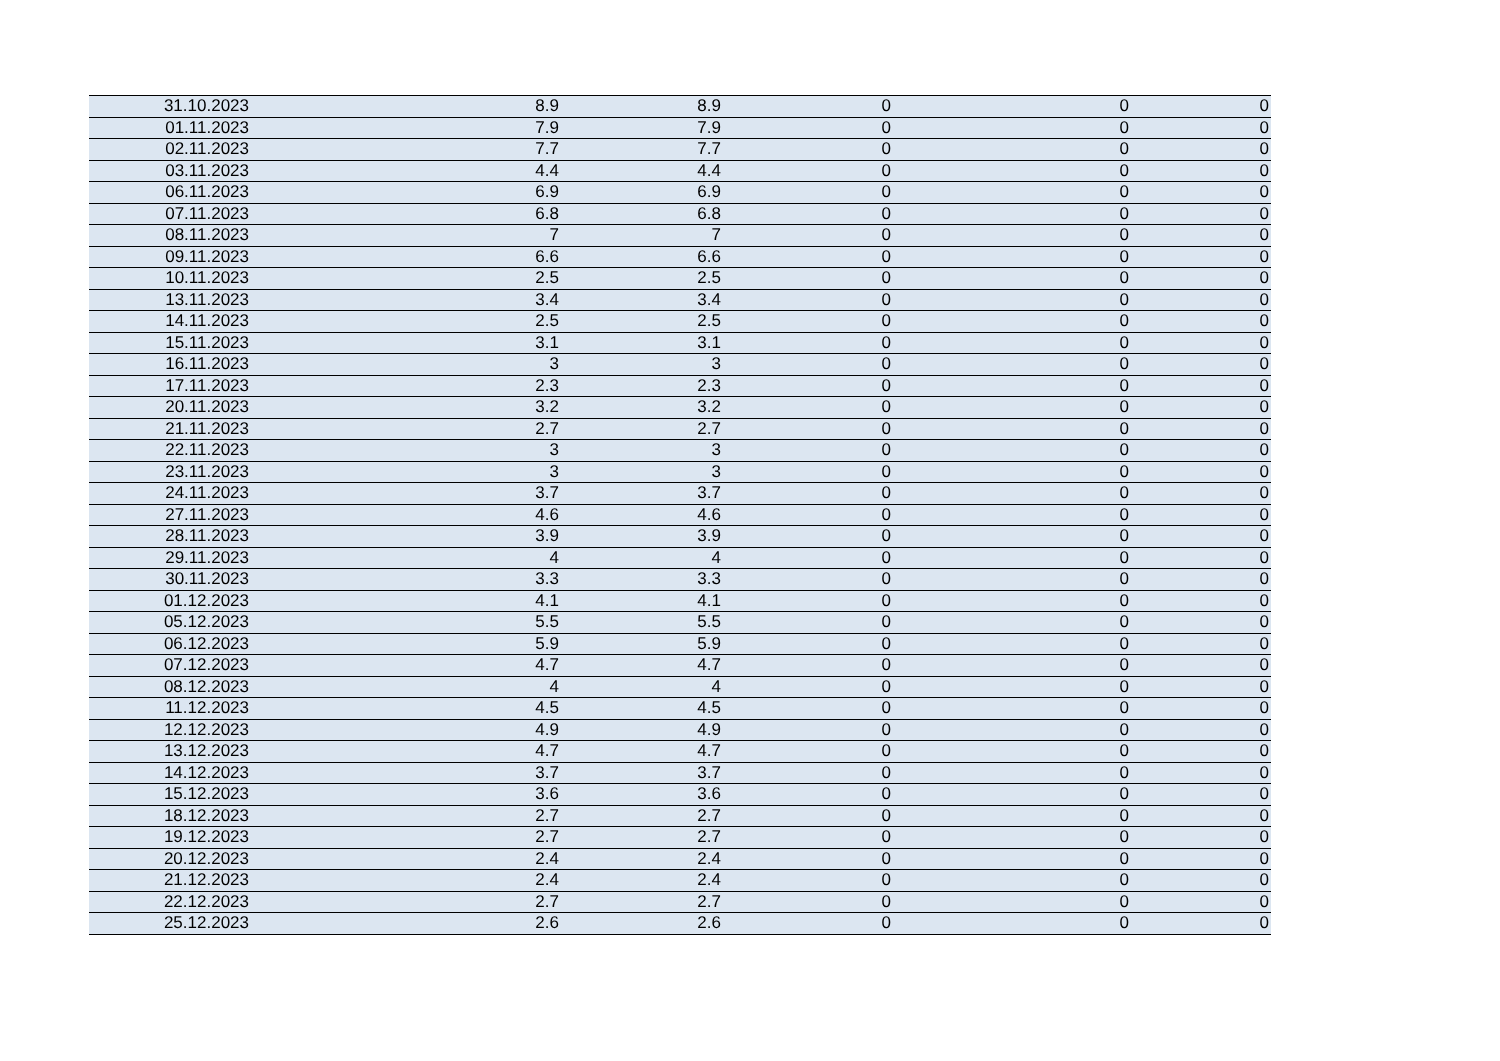| 31.10.2023 | 8.9 | 8.9 | 0 | 0 | 0 |
| 01.11.2023 | 7.9 | 7.9 | 0 | 0 | 0 |
| 02.11.2023 | 7.7 | 7.7 | 0 | 0 | 0 |
| 03.11.2023 | 4.4 | 4.4 | 0 | 0 | 0 |
| 06.11.2023 | 6.9 | 6.9 | 0 | 0 | 0 |
| 07.11.2023 | 6.8 | 6.8 | 0 | 0 | 0 |
| 08.11.2023 | 7 | 7 | 0 | 0 | 0 |
| 09.11.2023 | 6.6 | 6.6 | 0 | 0 | 0 |
| 10.11.2023 | 2.5 | 2.5 | 0 | 0 | 0 |
| 13.11.2023 | 3.4 | 3.4 | 0 | 0 | 0 |
| 14.11.2023 | 2.5 | 2.5 | 0 | 0 | 0 |
| 15.11.2023 | 3.1 | 3.1 | 0 | 0 | 0 |
| 16.11.2023 | 3 | 3 | 0 | 0 | 0 |
| 17.11.2023 | 2.3 | 2.3 | 0 | 0 | 0 |
| 20.11.2023 | 3.2 | 3.2 | 0 | 0 | 0 |
| 21.11.2023 | 2.7 | 2.7 | 0 | 0 | 0 |
| 22.11.2023 | 3 | 3 | 0 | 0 | 0 |
| 23.11.2023 | 3 | 3 | 0 | 0 | 0 |
| 24.11.2023 | 3.7 | 3.7 | 0 | 0 | 0 |
| 27.11.2023 | 4.6 | 4.6 | 0 | 0 | 0 |
| 28.11.2023 | 3.9 | 3.9 | 0 | 0 | 0 |
| 29.11.2023 | 4 | 4 | 0 | 0 | 0 |
| 30.11.2023 | 3.3 | 3.3 | 0 | 0 | 0 |
| 01.12.2023 | 4.1 | 4.1 | 0 | 0 | 0 |
| 05.12.2023 | 5.5 | 5.5 | 0 | 0 | 0 |
| 06.12.2023 | 5.9 | 5.9 | 0 | 0 | 0 |
| 07.12.2023 | 4.7 | 4.7 | 0 | 0 | 0 |
| 08.12.2023 | 4 | 4 | 0 | 0 | 0 |
| 11.12.2023 | 4.5 | 4.5 | 0 | 0 | 0 |
| 12.12.2023 | 4.9 | 4.9 | 0 | 0 | 0 |
| 13.12.2023 | 4.7 | 4.7 | 0 | 0 | 0 |
| 14.12.2023 | 3.7 | 3.7 | 0 | 0 | 0 |
| 15.12.2023 | 3.6 | 3.6 | 0 | 0 | 0 |
| 18.12.2023 | 2.7 | 2.7 | 0 | 0 | 0 |
| 19.12.2023 | 2.7 | 2.7 | 0 | 0 | 0 |
| 20.12.2023 | 2.4 | 2.4 | 0 | 0 | 0 |
| 21.12.2023 | 2.4 | 2.4 | 0 | 0 | 0 |
| 22.12.2023 | 2.7 | 2.7 | 0 | 0 | 0 |
| 25.12.2023 | 2.6 | 2.6 | 0 | 0 | 0 |